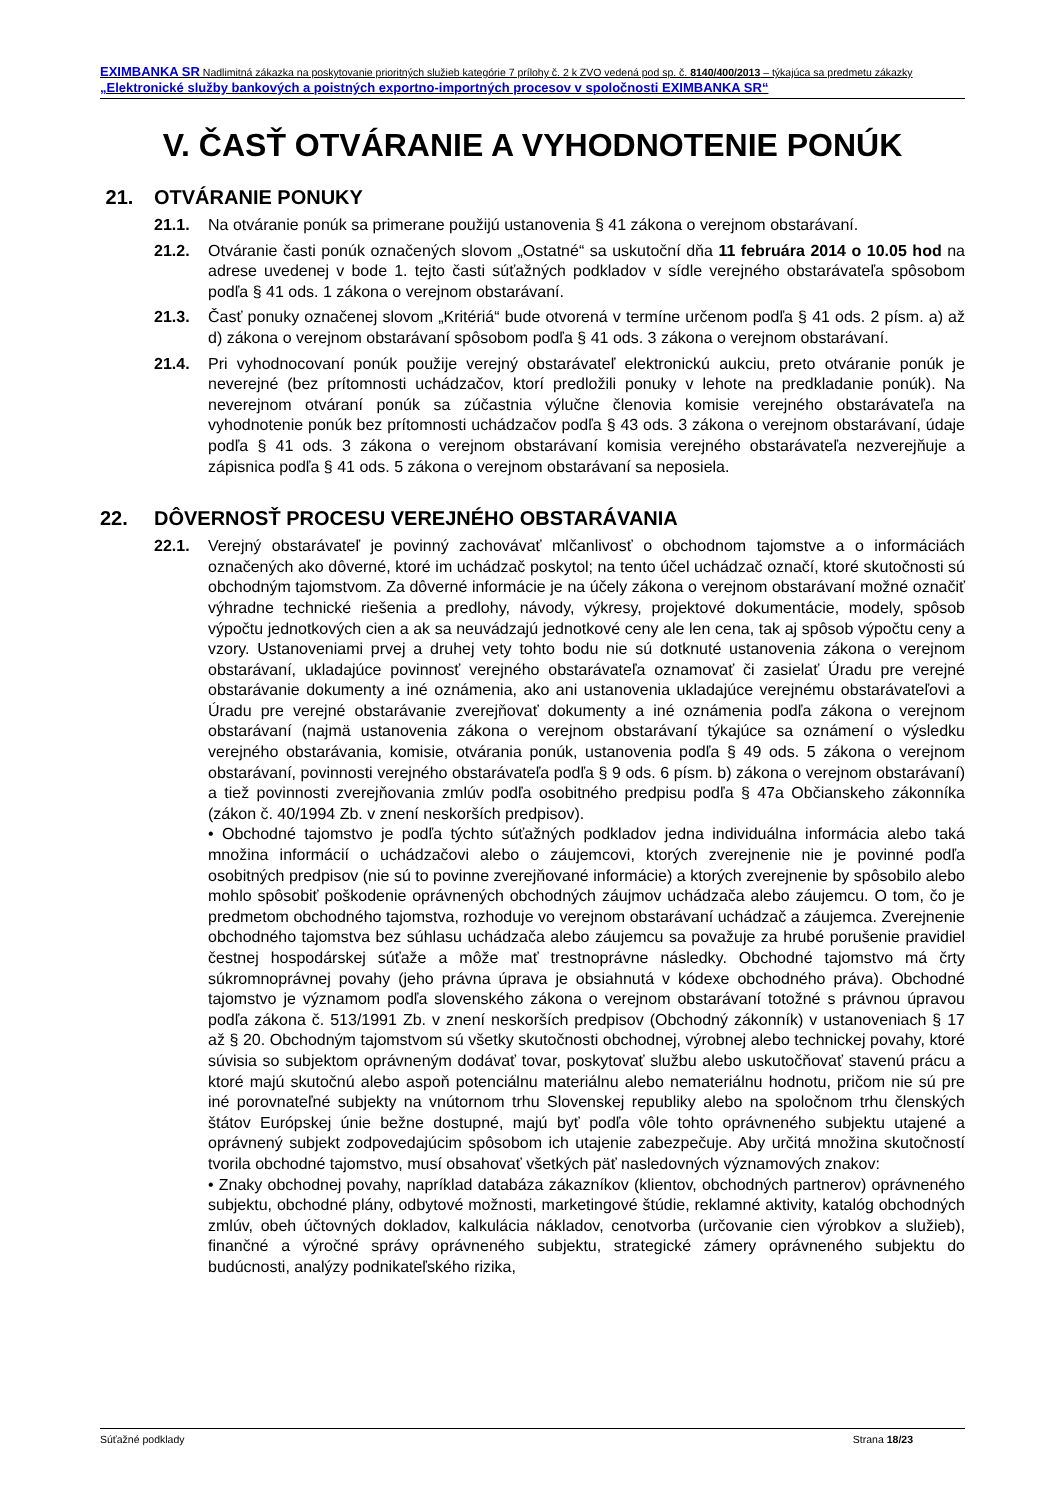EXIMBANKA SR Nadlimitná zákazka na poskytovanie prioritných služieb kategórie 7 prílohy č. 2 k ZVO vedená pod sp. č. 8140/400/2013 – týkajúca sa predmetu zákazky „Elektronické služby bankových a poistných exportno-importných procesov v spoločnosti EXIMBANKA SR“
V. ČASŤ OTVÁRANIE A VYHODNOTENIE PONÚK
21. OTVÁRANIE PONUKY
21.1. Na otváranie ponúk sa primerane použijú ustanovenia § 41 zákona o verejnom obstarávaní.
21.2. Otváranie časti ponúk označených slovom „Ostatné“ sa uskutoční dňa 11 februára 2014 o 10.05 hod na adrese uvedenej v bode 1. tejto časti súťažných podkladov v sídle verejného obstarávateľa spôsobom podľa § 41 ods. 1 zákona o verejnom obstarávaní.
21.3. Časť ponuky označenej slovom „Kritériá“ bude otvorená v termíne určenom podľa § 41 ods. 2 písm. a) až d) zákona o verejnom obstarávaní spôsobom podľa § 41 ods. 3 zákona o verejnom obstarávaní.
21.4. Pri vyhodnocovaní ponúk použije verejný obstarávateľ elektronickú aukciu, preto otváranie ponúk je neverejné (bez prítomnosti uchádzačov, ktorí predložili ponuky v lehote na predkladanie ponúk). Na neverejnom otváraní ponúk sa zúčastnia výlučne členovia komisie verejného obstarávateľa na vyhodnotenie ponúk bez prítomnosti uchádzačov podľa § 43 ods. 3 zákona o verejnom obstarávaní, údaje podľa § 41 ods. 3 zákona o verejnom obstarávaní komisia verejného obstarávateľa nezverejňuje a zápisnica podľa § 41 ods. 5 zákona o verejnom obstarávaní sa neposiela.
22. DÔVERNOSŤ PROCESU VEREJNÉHO OBSTARÁVANIA
22.1. Verejný obstarávateľ je povinný zachovávať mlčanlivosť o obchodnom tajomstve a o informáciách označených ako dôverné, ktoré im uchádzač poskytol; na tento účel uchádzač označí, ktoré skutočnosti sú obchodným tajomstvom. Za dôverné informácie je na účely zákona o verejnom obstarávaní možné označiť výhradne technické riešenia a predlohy, návody, výkresy, projektové dokumentácie, modely, spôsob výpočtu jednotkových cien a ak sa neuvádzajú jednotkové ceny ale len cena, tak aj spôsob výpočtu ceny a vzory. Ustanoveniami prvej a druhej vety tohto bodu nie sú dotknuté ustanovenia zákona o verejnom obstarávaní, ukladajúce povinnosť verejného obstarávateľa oznamovať či zasielať Úradu pre verejné obstarávanie dokumenty a iné oznámenia, ako ani ustanovenia ukladajúce verejnému obstarávateľovi a Úradu pre verejné obstarávanie zverejňovať dokumenty a iné oznámenia podľa zákona o verejnom obstarávaní (najmä ustanovenia zákona o verejnom obstarávaní týkajúce sa oznámení o výsledku verejného obstarávania, komisie, otvárania ponúk, ustanovenia podľa § 49 ods. 5 zákona o verejnom obstarávaní, povinnosti verejného obstarávateľa podľa § 9 ods. 6 písm. b) zákona o verejnom obstarávaní) a tiež povinnosti zverejňovania zmlúv podľa osobitného predpisu podľa § 47a Občianskeho zákonníka (zákon č. 40/1994 Zb. v znení neskorších predpisov).
• Obchodné tajomstvo je podľa týchto súťažných podkladov jedna individuálna informácia alebo taká množina informácií o uchádzačovi alebo o záujemcovi, ktorých zverejnenie nie je povinné podľa osobitných predpisov (nie sú to povinne zverejňované informácie) a ktorých zverejnenie by spôsobilo alebo mohlo spôsobiť poškodenie oprávnených obchodných záujmov uchádzača alebo záujemcu. O tom, čo je predmetom obchodného tajomstva, rozhoduje vo verejnom obstarávaní uchádzač a záujemca. Zverejnenie obchodného tajomstva bez súhlasu uchádzača alebo záujemcu sa považuje za hrubé porušenie pravidiel čestnej hospodárskej súťaže a môže mať trestnoprávne následky. Obchodné tajomstvo má črty súkromnoprávnej povahy (jeho právna úprava je obsiahnutá v kódexe obchodného práva). Obchodné tajomstvo je významom podľa slovenského zákona o verejnom obstarávaní totožné s právnou úpravou podľa zákona č. 513/1991 Zb. v znení neskorších predpisov (Obchodný zákonník) v ustanoveniach § 17 až § 20. Obchodným tajomstvom sú všetky skutočnosti obchodnej, výrobnej alebo technickej povahy, ktoré súvisia so subjektom oprávneným dodávať tovar, poskytovať službu alebo uskutočňovať stavenú prácu a ktoré majú skutočnú alebo aspoň potenciálnu materiálnu alebo nemateriálnu hodnotu, pričom nie sú pre iné porovnateľné subjekty na vnútornom trhu Slovenskej republiky alebo na spoločnom trhu členských štátov Európskej únie bežne dostupné, majú byť podľa vôle tohto oprávneného subjektu utajené a oprávnený subjekt zodpovedajúcim spôsobom ich utajenie zabezpečuje. Aby určitá množina skutočností tvorila obchodné tajomstvo, musí obsahovať všetkých päť nasledovných významových znakov:
• Znaky obchodnej povahy, napríklad databáza zákazníkov (klientov, obchodných partnerov) oprávneného subjektu, obchodné plány, odbytové možnosti, marketingové štúdie, reklamné aktivity, katalóg obchodných zmlúv, obeh účtovných dokladov, kalkulácia nákladov, cenotvorba (určovanie cien výrobkov a služieb), finančné a výročné správy oprávneného subjektu, strategické zámery oprávneného subjektu do budúcnosti, analýzy podnikateľského rizika,
Súťažné podklady Strana 18/23